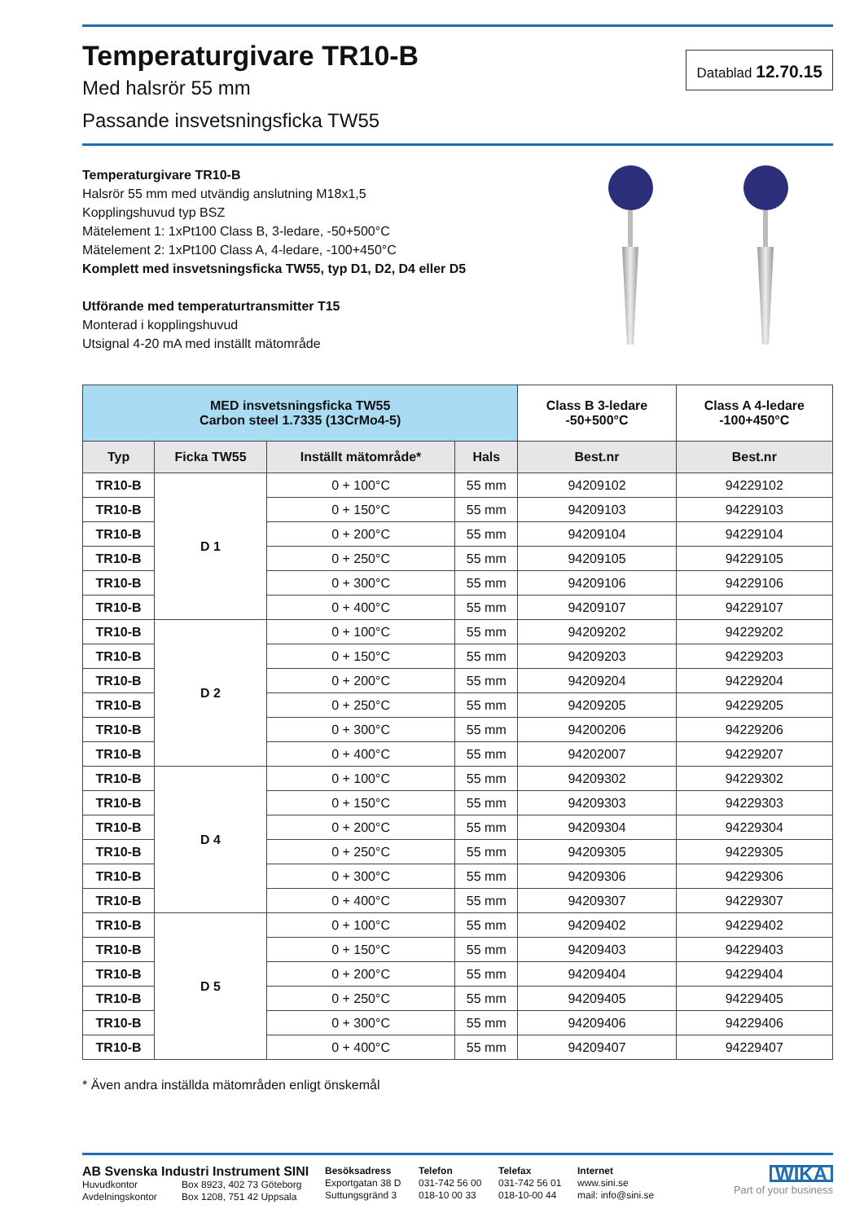Temperaturgivare TR10-B
Med halsrör 55 mm
Passande insvetsningsficka TW55
Datablad 12.70.15
Temperaturgivare TR10-B
Halsrör 55 mm med utvändig anslutning M18x1,5
Kopplingshuvud typ BSZ
Mätelement 1: 1xPt100 Class B, 3-ledare, -50+500°C
Mätelement 2: 1xPt100 Class A, 4-ledare, -100+450°C
Komplett med insvetsningsficka TW55, typ D1, D2, D4 eller D5
Utförande med temperaturtransmitter T15
Monterad i kopplingshuvud
Utsignal 4-20 mA med inställt mätområde
| MED insvetsningsficka TW55 Carbon steel 1.7335 (13CrMo4-5) | | | | Class B 3-ledare -50+500°C | Class A 4-ledare -100+450°C |
| --- | --- | --- | --- | --- | --- |
| Typ | Ficka TW55 | Inställt mätområde* | Hals | Best.nr | Best.nr |
| TR10-B | D 1 | 0 + 100°C | 55 mm | 94209102 | 94229102 |
| TR10-B | | 0 + 150°C | 55 mm | 94209103 | 94229103 |
| TR10-B | | 0 + 200°C | 55 mm | 94209104 | 94229104 |
| TR10-B | | 0 + 250°C | 55 mm | 94209105 | 94229105 |
| TR10-B | | 0 + 300°C | 55 mm | 94209106 | 94229106 |
| TR10-B | | 0 + 400°C | 55 mm | 94209107 | 94229107 |
| TR10-B | D 2 | 0 + 100°C | 55 mm | 94209202 | 94229202 |
| TR10-B | | 0 + 150°C | 55 mm | 94209203 | 94229203 |
| TR10-B | | 0 + 200°C | 55 mm | 94209204 | 94229204 |
| TR10-B | | 0 + 250°C | 55 mm | 94209205 | 94229205 |
| TR10-B | | 0 + 300°C | 55 mm | 94200206 | 94229206 |
| TR10-B | | 0 + 400°C | 55 mm | 94202007 | 94229207 |
| TR10-B | D 4 | 0 + 100°C | 55 mm | 94209302 | 94229302 |
| TR10-B | | 0 + 150°C | 55 mm | 94209303 | 94229303 |
| TR10-B | | 0 + 200°C | 55 mm | 94209304 | 94229304 |
| TR10-B | | 0 + 250°C | 55 mm | 94209305 | 94229305 |
| TR10-B | | 0 + 300°C | 55 mm | 94209306 | 94229306 |
| TR10-B | | 0 + 400°C | 55 mm | 94209307 | 94229307 |
| TR10-B | D 5 | 0 + 100°C | 55 mm | 94209402 | 94229402 |
| TR10-B | | 0 + 150°C | 55 mm | 94209403 | 94229403 |
| TR10-B | | 0 + 200°C | 55 mm | 94209404 | 94229404 |
| TR10-B | | 0 + 250°C | 55 mm | 94209405 | 94229405 |
| TR10-B | | 0 + 300°C | 55 mm | 94209406 | 94229406 |
| TR10-B | | 0 + 400°C | 55 mm | 94209407 | 94229407 |
* Även andra inställda mätområden enligt önskemål
AB Svenska Industri Instrument SINI
Huvudkontor Box 8923, 402 73 Göteborg
Avdelningskontor Box 1208, 751 42 Uppsala
Besöksadress
Exportgatan 38 D
Suttungsgränd 3
Telefon
031-742 56 00
018-10 00 33
Telefax
031-742 56 01
018-10-00 44
Internet
www.sini.se
mail: info@sini.se
WIKA
Part of your business